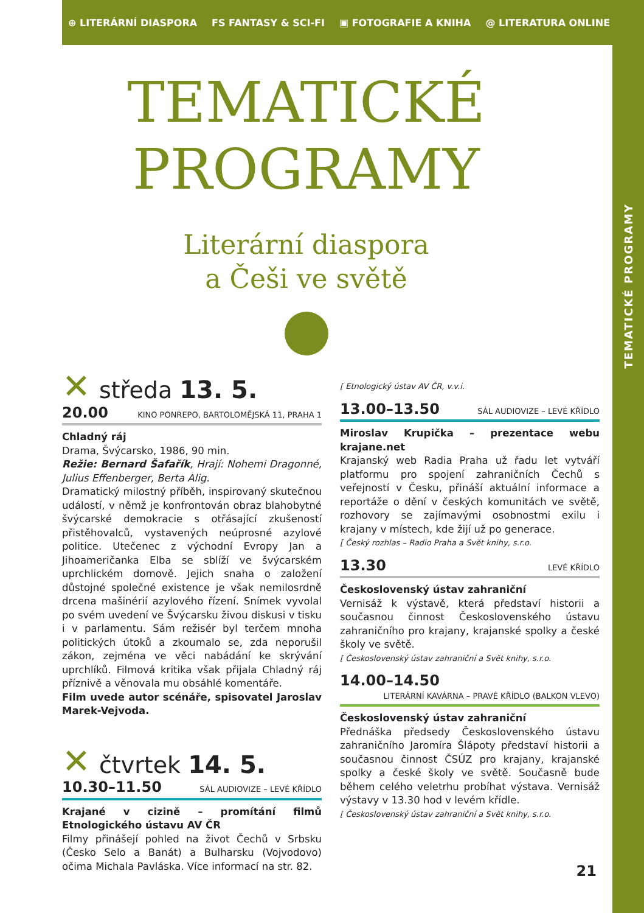TEMATICKÉ PROGRAMY
⊕ LITERÁRNÍ DIASPORA FS FANTASY & SCI-FI ▣ FOTOGRAFIE A KNIHA @ LITERATURA ONLINE
TEMATICKÉ
PROGRAMY
Literární diaspora
a Češi ve světě
✕ středa 13. 5.
20.00 KINO PONREPO, BARTOLOMĚJSKÁ 11, PRAHA 1
Chladný ráj
Drama, Švýcarsko, 1986, 90 min.
Režie: Bernard Šafařík, Hrají: Nohemi Dragonné, Julius Effenberger, Berta Alig.
Dramatický milostný příběh, inspirovaný skutečnou událostí, v němž je konfrontován obraz blahobytné švýcarské demokracie s otřásající zkušeností přistěhovalců, vystavených neúprosné azylové politice. Utečenec z východní Evropy Jan a Jihoameričanka Elba se sblíží ve švýcarském uprchlickém domově. Jejich snaha o založení důstojné společné existence je však nemilosrdně drcena mašinérií azylového řízení. Snímek vyvolal po svém uvedení ve Švýcarsku živou diskusi v tisku i v parlamentu. Sám režisér byl terčem mnoha politických útoků a zkoumalo se, zda neporušil zákon, zejména ve věci nabádání ke skrývání uprchlíků. Filmová kritika však přijala Chladný ráj příznivě a věnovala mu obsáhlé komentáře.
Film uvede autor scénáře, spisovatel Jaroslav Marek-Vejvoda.
✕ čtvrtek 14. 5.
10.30–11.50 SÁL AUDIOVIZE – LEVÉ KŘÍDLO
Krajané v cizině – promítání filmů Etnologického ústavu AV ČR
Filmy přinášejí pohled na život Čechů v Srbsku (Česko Selo a Banát) a Bulharsku (Vojvodovo) očima Michala Pavláska. Více informací na str. 82.
[ Etnologický ústav AV ČR, v.v.i.
13.00–13.50 SÁL AUDIOVIZE – LEVÉ KŘÍDLO
Miroslav Krupička – prezentace webu krajane.net
Krajanský web Radia Praha už řadu let vytváří platformu pro spojení zahraničních Čechů s veřejností v Česku, přináší aktuální informace a reportáže o dění v českých komunitách ve světě, rozhovory se zajímavými osobnostmi exilu i krajany v místech, kde žijí už po generace.
[ Český rozhlas – Radio Praha a Svět knihy, s.r.o.
13.30 LEVÉ KŘÍDLO
Československý ústav zahraniční
Vernisáž k výstavě, která představí historii a současnou činnost Československého ústavu zahraničního pro krajany, krajanské spolky a české školy ve světě.
[ Československý ústav zahraniční a Svět knihy, s.r.o.
14.00–14.50
LITERÁRNÍ KAVÁRNA – PRAVÉ KŘÍDLO (BALKON VLEVO)
Československý ústav zahraniční
Přednáška předsedy Československého ústavu zahraničního Jaromíra Šlápoty představí historii a současnou činnost ČSÚZ pro krajany, krajanské spolky a české školy ve světě. Současně bude během celého veletrhu probíhat výstava. Vernisáž výstavy v 13.30 hod v levém křídle.
[ Československý ústav zahraniční a Svět knihy, s.r.o.
21